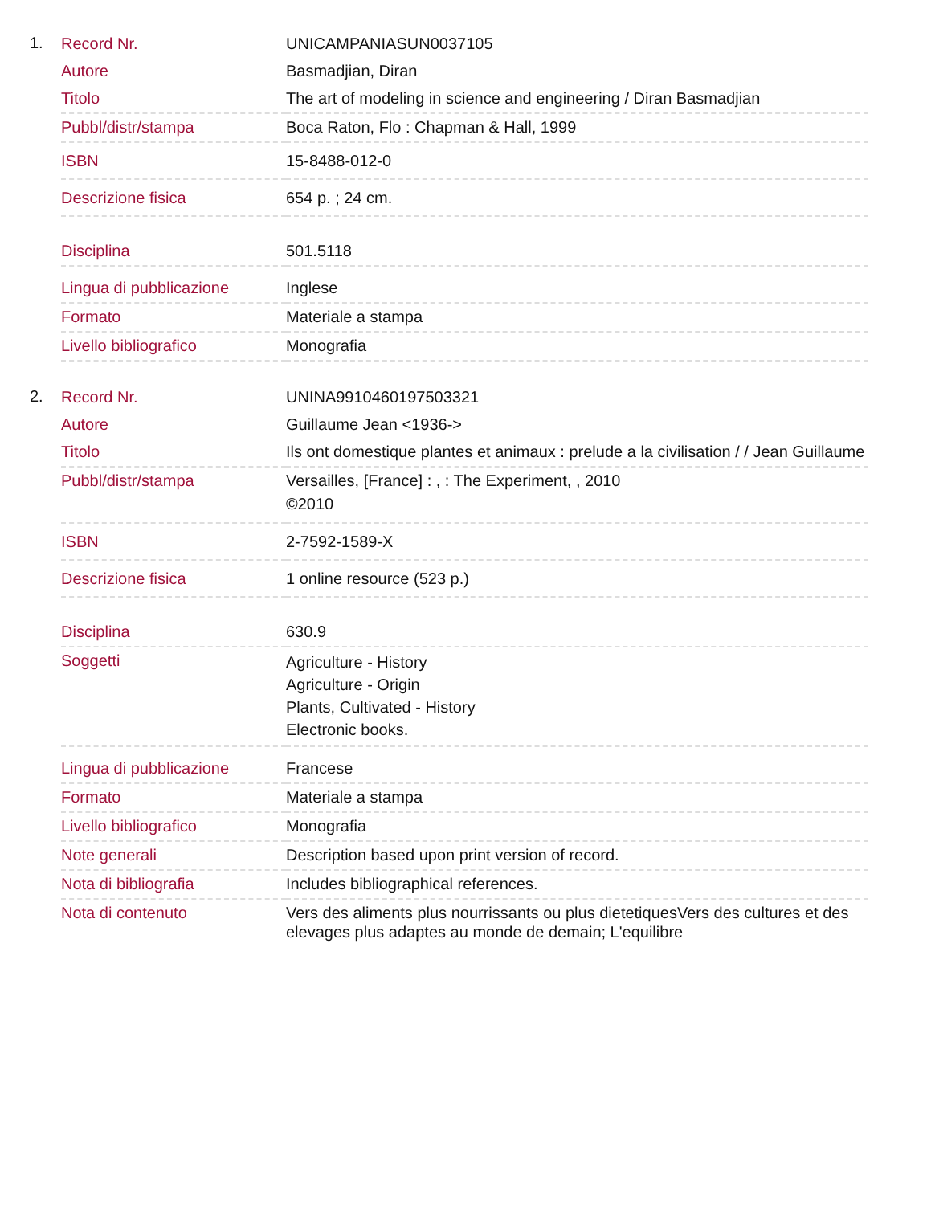1.
| Record Nr. | UNICAMPANIASUN0037105 |
| Autore | Basmadjian, Diran |
| Titolo | The art of modeling in science and engineering / Diran Basmadjian |
| Pubbl/distr/stampa | Boca Raton, Flo : Chapman & Hall, 1999 |
| ISBN | 15-8488-012-0 |
| Descrizione fisica | 654 p. ; 24 cm. |
| Disciplina | 501.5118 |
| Lingua di pubblicazione | Inglese |
| Formato | Materiale a stampa |
| Livello bibliografico | Monografia |
2.
| Record Nr. | UNINA9910460197503321 |
| Autore | Guillaume Jean <1936-> |
| Titolo | Ils ont domestique plantes et animaux : prelude a la civilisation / / Jean Guillaume |
| Pubbl/distr/stampa | Versailles, [France] : , : The Experiment, , 2010 ©2010 |
| ISBN | 2-7592-1589-X |
| Descrizione fisica | 1 online resource (523 p.) |
| Disciplina | 630.9 |
| Soggetti | Agriculture - History Agriculture - Origin Plants, Cultivated - History Electronic books. |
| Lingua di pubblicazione | Francese |
| Formato | Materiale a stampa |
| Livello bibliografico | Monografia |
| Note generali | Description based upon print version of record. |
| Nota di bibliografia | Includes bibliographical references. |
| Nota di contenuto | Vers des aliments plus nourrissants ou plus dietetiquesVers des cultures et des elevages plus adaptes au monde de demain; L'equilibre |